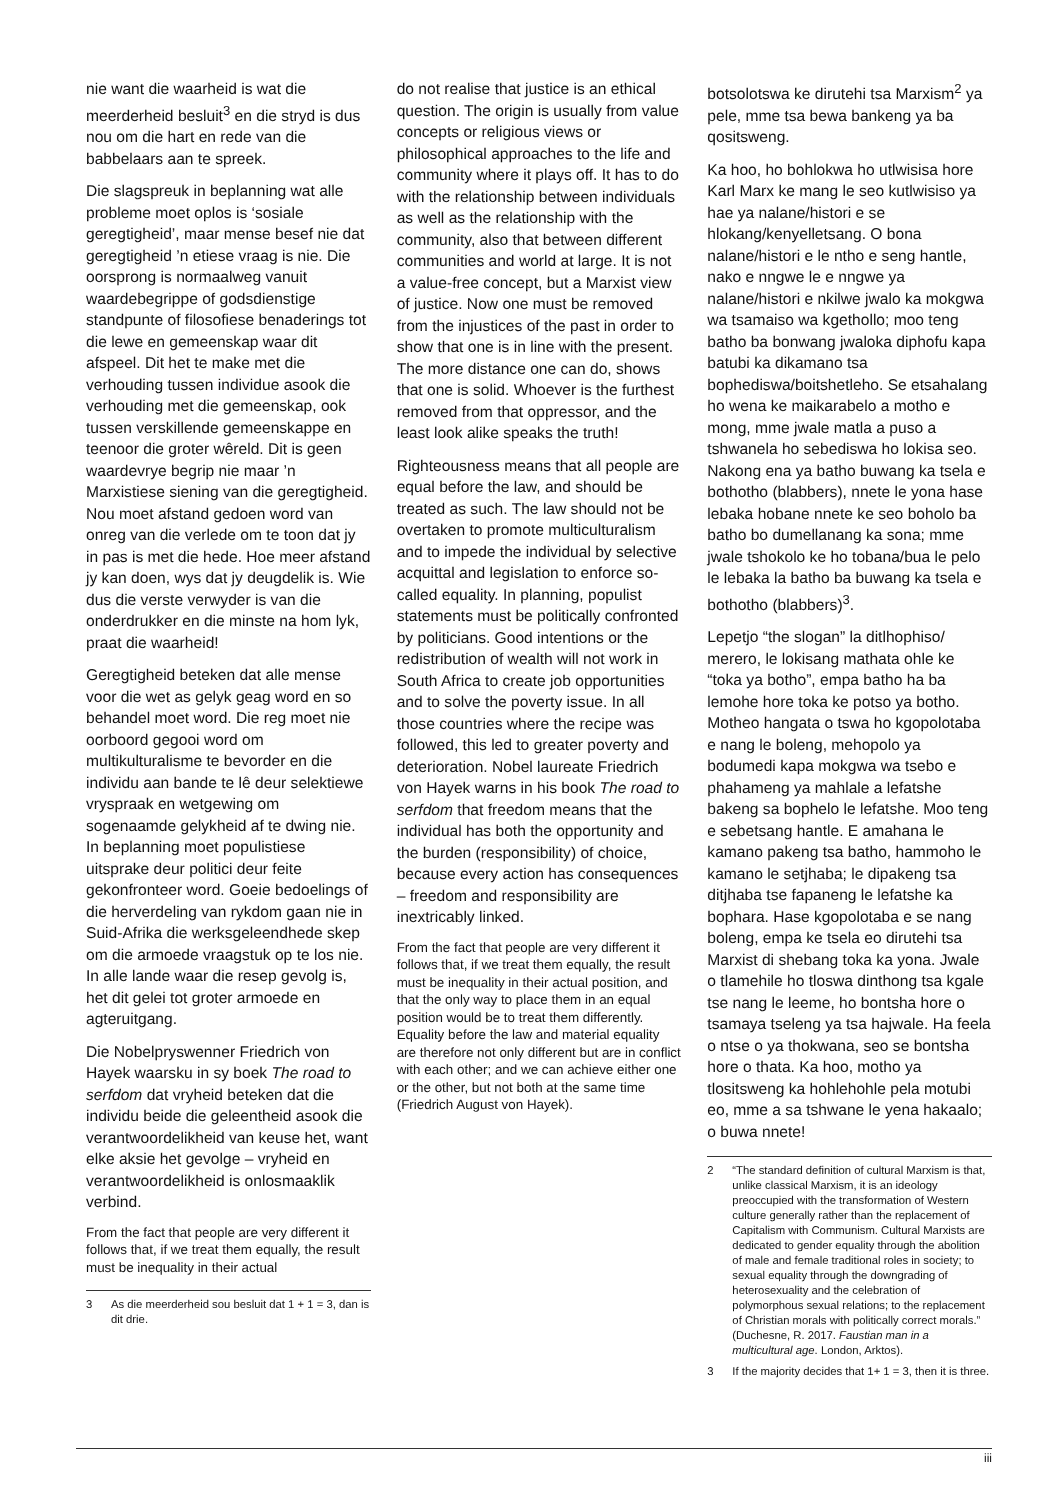nie want die waarheid is wat die meerderheid besluit<sup>3</sup> en die stryd is dus nou om die hart en rede van die babbelaars aan te spreek.
Die slagspreuk in beplanning wat alle probleme moet oplos is ‘sosiale geregtigheid’, maar mense besef nie dat geregtigheid ’n etiese vraag is nie. Die oorsprong is normaalweg vanuit waardebegrippe of godsdienstige standpunte of filosofiese benaderings tot die lewe en gemeenskap waar dit afspeel. Dit het te make met die verhouding tussen individue asook die verhouding met die gemeenskap, ook tussen verskillende gemeenskappe en teenoor die groter wêreld. Dit is geen waardevrye begrip nie maar ’n Marxistiese siening van die geregtigheid. Nou moet afstand gedoen word van onreg van die verlede om te toon dat jy in pas is met die hede. Hoe meer afstand jy kan doen, wys dat jy deugdelik is. Wie dus die verste verwyder is van die onderdrukker en die minste na hom lyk, praat die waarheid!
Geregtigheid beteken dat alle mense voor die wet as gelyk geag word en so behandel moet word. Die reg moet nie oorboord gegooi word om multikulturalisme te bevorder en die individu aan bande te lê deur selektiewe vryspraak en wetgewing om sogenaamde gelykheid af te dwing nie. In beplanning moet populistiese uitsprake deur politici deur feite gekonfronteer word. Goeie bedoelings of die herverdeling van rykdom gaan nie in Suid-Afrika die werksgeleendhede skep om die armoede vraagstuk op te los nie. In alle lande waar die resep gevolg is, het dit gelei tot groter armoede en agteruitgang.
Die Nobelpryswenner Friedrich von Hayek waarsku in sy boek The road to serfdom dat vryheid beteken dat die individu beide die geleentheid asook die verantwoordelikheid van keuse het, want elke aksie het gevolge – vryheid en verantwoordelikheid is onlosmaaklik verbind.
From the fact that people are very different it follows that, if we treat them equally, the result must be inequality in their actual
3 As die meerderheid sou besluit dat 1 + 1 = 3, dan is dit drie.
do not realise that justice is an ethical question. The origin is usually from value concepts or religious views or philosophical approaches to the life and community where it plays off. It has to do with the relationship between individuals as well as the relationship with the community, also that between different communities and world at large. It is not a value-free concept, but a Marxist view of justice. Now one must be removed from the injustices of the past in order to show that one is in line with the present. The more distance one can do, shows that one is solid. Whoever is the furthest removed from that oppressor, and the least look alike speaks the truth!
Righteousness means that all people are equal before the law, and should be treated as such. The law should not be overtaken to promote multiculturalism and to impede the individual by selective acquittal and legislation to enforce so-called equality. In planning, populist statements must be politically confronted by politicians. Good intentions or the redistribution of wealth will not work in South Africa to create job opportunities and to solve the poverty issue. In all those countries where the recipe was followed, this led to greater poverty and deterioration. Nobel laureate Friedrich von Hayek warns in his book The road to serfdom that freedom means that the individual has both the opportunity and the burden (responsibility) of choice, because every action has consequences – freedom and responsibility are inextricably linked.
From the fact that people are very different it follows that, if we treat them equally, the result must be inequality in their actual position, and that the only way to place them in an equal position would be to treat them differently. Equality before the law and material equality are therefore not only different but are in conflict with each other; and we can achieve either one or the other, but not both at the same time (Friedrich August von Hayek).
botsolotswa ke dirutehi tsa Marxism<sup>2</sup> ya pele, mme tsa bewa bankeng ya ba qositsweng.
Ka hoo, ho bohlokwa ho utlwisisa hore Karl Marx ke mang le seo kutlwisiso ya hae ya nalane/histori e se hlokang/kenyelletsang. O bona nalane/histori e le ntho e seng hantle, nako e nngwe le e nngwe ya nalane/histori e nkilwe jwalo ka mokgwa wa tsamaiso wa kgethollo; moo teng batho ba bonwang jwaloka diphofu kapa batubi ka dikamano tsa bophediswa/boitshetleho. Se etsahalang ho wena ke maikarabelo a motho e mong, mme jwale matla a puso a tshwanela ho sebediswa ho lokisa seo. Nakong ena ya batho buwang ka tsela e bothotho (blabbers), nnete le yona hase lebaka hobane nnete ke seo boholo ba batho bo dumellanang ka sona; mme jwale tshokolo ke ho tobana/bua le pelo le lebaka la batho ba buwang ka tsela e bothotho (blabbers)<sup>3</sup>.
Lepetjo “the slogan” la ditlhophiso/ merero, le lokisang mathata ohle ke “toka ya botho”, empa batho ha ba lemohe hore toka ke potso ya botho. Motheo hangata o tswa ho kgopolotaba e nang le boleng, mehopolo ya bodumedi kapa mokgwa wa tsebo e phahameng ya mahlale a lefatshe bakeng sa bophelo le lefatshe. Moo teng e sebetsang hantle. E amahana le kamano pakeng tsa batho, hammoho le kamano le setjhaba; le dipakeng tsa ditjhaba tse fapaneng le lefatshe ka bophara. Hase kgopolotaba e se nang boleng, empa ke tsela eo dirutehi tsa Marxist di shebang toka ka yona. Jwale o tlamehile ho tloswa dinthong tsa kgale tse nang le leeme, ho bontsha hore o tsamaya tseleng ya tsa hajwale. Ha feela o ntse o ya thokwana, seo se bontsha hore o thata. Ka hoo, motho ya tlositsweng ka hohlehohle pela motubi eo, mme a sa tshwane le yena hakaalo; o buwa nnete!
2 “The standard definition of cultural Marxism is that, unlike classical Marxism, it is an ideology preoccupied with the transformation of Western culture generally rather than the replacement of Capitalism with Communism. Cultural Marxists are dedicated to gender equality through the abolition of male and female traditional roles in society; to sexual equality through the downgrading of heterosexuality and the celebration of polymorphous sexual relations; to the replacement of Christian morals with politically correct morals.” (Duchesne, R. 2017. Faustian man in a multicultural age. London, Arktos).
3 If the majority decides that 1+ 1 = 3, then it is three.
iii